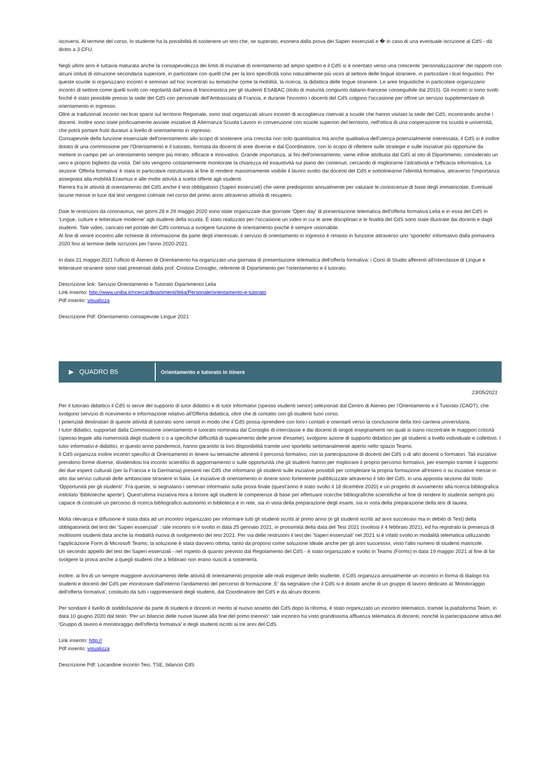iscriversi. Al termine del corso, lo studente ha la possibilità di sostenere un test che, se superato, esonera dalla prova dei Saperi essenziali e � in caso di una eventuale iscrizione al CdS - dà diritto a 3 CFU.
Negli ultimi anni è tuttavia maturata anche la consapevolezza dei limiti di iniziative di orientamento ad ampio spettro e il CdS si è orientato verso una crescente 'personalizzazione' dei rapporti con alcuni istituti di istruzione secondaria superiore, in particolare con quelli che per la loro specificità sono naturalmente più vicini al settore delle lingue straniere, in particolare i licei linguistici. Per queste scuole si organizzano incontri e seminari ad hoc incentrati su tematiche come la mobilità, la ricerca, la didattica delle lingue straniere. Le aree linguistiche in particolare organizzano incontri di settore come quelli svolti con regolarità dall'area di francesistica per gli studenti ESABAC (titolo di maturità congiunto italiano-francese conseguibile dal 2010). Gli incontri si sono svolti finché è stato possibile presso la sede del CdS con personale dell'Ambasciata di Francia, e durante l'incontro i docenti del CdS colgono l'occasione per offrire un servizio supplementare di orientamento in ingresso.
Oltre ai tradizionali incontri nei licei sparsi sul territorio Regionale, sono stati organizzati alcuni incontri di accoglienza riservati a scuole che hanno visitato la sede del CdS, incontrando anche i docenti. Inoltre sono state proficuamente avviate iniziative di Alternanza Scuola Lavoro in convenzione con scuole superiori del territorio, nell'ottica di una cooperazione tra scuola e università, che potrà portare frutti duraturi a livello di orientamento in ingresso.
Consapevole della funzione essenziale dell'orientamento allo scopo di sostenere una crescita non solo quantitativa ma anche qualitativa dell'utenza potenzialmente interessata, il CdS si è inoltre dotato di una commissione per l'Orientamento e il tutorato, formata da docenti di aree diverse e dal Coordinatore, con lo scopo di riflettere sulle strategie e sulle iniziative più opportune da mettere in campo per un orientamento sempre più mirato, efficace e innovativo. Grande importanza, ai fini dell'orientamento, viene infine attribuita dal CdS al sito di Dipartimento, considerato un vero e proprio biglietto da visita. Del sito vengono costantemente monitorate la chiarezza ed esaustività sul piano dei contenuti, cercando di migliorarne l'attrattività e l'efficacia informativa. La sezione 'Offerta formativa' è stata in particolare ristrutturata al fine di rendere massimamente visibile il lavoro svolto dai docenti del CdS e sottolinearne l'identità formativa, attraverso l'importanza assegnata alla mobilità Erasmus e alle molte attività a scelta offerte agli studenti.
Rientra fra le attività di orientamento del CdS anche il test obbligatorio (Saperi essenziali) che viene predisposto annualmente per valutare le conoscenze di base degli immatricolati. Eventuali lacune messe in luce dal test vengono colmate nel corso del primo anno attraverso attività di recupero.
Date le restrizioni da coronavirus, nei giorni 28 e 29 maggio 2020 sono state organizzate due giornate 'Open day' di presentazione telematica dell'offerta formativa Lelia e in essa del CdS in 'Lingue, culture e letterature moderne' agli studenti della scuola. È stato realizzato per l'occasione un video in cui le aree disciplinari e le finalità del CdS sono state illustrate dai docenti e dagli studenti. Tale video, caricato nel portale del CdS continua a svolgere funzione di orientamento poiché è sempre visionabile.
Al fine di venire incontro alle richieste di informazione da parte degli interessati, il servizio di orientamento in ingresso è rimasto in funzione attraverso uno 'sportello' informativo dalla primavera 2020 fino al termine delle iscrizioni per l'anno 2020-2021.
In data 21 maggio 2021 l'ufficio di Ateneo di Orientamento ha organizzato una giornata di presentazione telematica dell'offerta formativa: i Corsi di Studio afferenti all'interclasse di Lingue e letterature straniere sono stati presentati dalla prof. Cristina Consiglio, referente di Dipartimento per l'orientamento e il tutorato.
Descrizione link: Servizio Orientamento e Tutorato Dipartimento Lelia
Link inserito: http://www.uniba.it/ricerca/dipartimenti/lelia/Personale/orientamento-e-tutorato
Pdf inserito: visualizza
Descrizione Pdf: Orientamento consapevole Lingue 2021
▶ QUADRO B5
Orientamento e tutorato in itinere
23/05/2021
Per il tutorato didattico il CdS si serve del supporto di tutor didattici e di tutor informativi (spesso studenti senior) selezionati dal Centro di Ateneo per l'Orientamento e il Tutorato (CAOT), che svolgono servizio di ricevimento e informazione relativo all'Offerta didattica, oltre che di contatto con gli studenti fuori corso.
I potenziali destinatari di queste attività di tutorato sono censiti in modo che il CdS possa riprendere con loro i contatti e orientarli verso la conclusione della loro carriera universitaria.
I tutor didattici, supportati dalla Commissione orientamento e tutorato nominata dal Consiglio di interclasse e dai docenti di singoli insegnamenti nei quali si siano riscontrate le maggiori criticità (spesso legate alla numerosità degli studenti o o a specifiche difficoltà di superamento delle prove d'esame), svolgono azione di supporto didattico per gli studenti a livello individuale e collettivo. I tutor informativi e didattici, in questo anno pandemico, hanno garantito la loro disponibilità tramite uno sportello settimanalmente aperto nello spazio Teams.
Il CdS organizza inoltre incontri specifici di Orientamento in itinere su tematiche attinenti il percorso formativo, con la partecipazione di docenti del CdS o di altri docenti o formatori. Tali iniziative prendono forme diverse, dividendosi tra incontri scientifici di aggiornamento o sulle opportunità che gli studenti hanno per migliorare il proprio percorso formativo, per esempio tramite il supporto dei due esperti culturali (per la Francia e la Germania) presenti nei CdS che informano gli studenti sulle iniziative possibili per completare la propria formazione all'estero o su iniziative messe in atto dai servizi culturali delle ambasciate straniere in Italia. Le iniziative di orientamento in itinere sono fortemente pubblicizzate attraverso il sito del CdS, in una apposita sezione dal titolo 'Opportunità per gli studenti'. Fra queste, si segnalano i seminari informativi sulla prova finale (quest'anno è stato svolto il 18 dicembre 2020) e un progetto di avviamento alla ricerca bibliografica intitolato 'Biblioteche aperte'). Quest'ultima iniziativa mira a fornire agli studenti le competenze di base per effettuare ricerche bibliografiche scientifiche al fine di rendere lo studente sempre più capace di costruire un percorso di ricerca bibliografico autonomo in biblioteca e in rete, sia in vista della preparazione degli esami, sia in vista della preparazione della tesi di laurea.
Molta rilevanza e diffusione è stata data ad un incontro organizzato per informare tutti gli studenti iscritti al primo anno (e gli studenti iscritti ad anni successivi ma in debito di Test) della obbligatorietà del test dei 'Saperi essenziali' : tale incontro si è svolto in data 25 gennaio 2021, in prossimità della data del Test 2021 (svoltosi il 4 febbraio 2021), ed ha registrato la presenza di moltissimi studenti data anche la modalità nuova di svolgimento del test 2021. Per via delle restrizioni il test dei 'Saperi essenziali' nel 2021 si è infatti svolto in modalità telematica utilizzando l'applicazione Form di Microsoft Teams: la soluzione è stata davvero ottima, tanto da proporsi come soluzione ideale anche per gli anni successivi, visto l'alto numero di studenti matricole.
Un secondo appello del test dei Saperi essenziali - nel rispetto di quanto previsto dal Regolamento del CdS - è stato organizzato e svolto in Teams (Forms) in data 19 maggio 2021 al fine di far svolgere la prova anche a quegli studenti che a febbraio non erano riusciti a sostenerla.
Inoltre, ai fini di un sempre maggiore avvicinamento delle attività di orientamento proposte alle reali esigenze dello studente, il CdS organizza annualmente un incontro in forma di dialogo tra studenti e docenti del CdS per monitorare dall'interno l'andamento del percorso di formazione. E' da segnalare che il CdS si è dotato anche di un gruppo di lavoro dedicato al 'Monitoraggio dell'offerta formativa', costituito da tutti i rappresentanti degli studenti, dal Coordinatore del CdS e da alcuni docenti.
Per sondare il livello di soddisfazione da parte di studenti e docenti in merito al nuovo assetto del CdS dopo la riforma, è stato organizzato un incontro telematico, tramite la piattaforma Team, in data 10 giugno 2020 dal titolo: 'Per un bilancio delle nuove lauree alla fine del primo triennio': tale incontro ha visto grandissima affluenza telematica di docenti, nonché la partecipazione attiva del 'Gruppo di lavoro e monitoraggio dell'offerta formativa' e degli studenti iscritti ai tre anni del CdS.
Link inserito: http://
Pdf inserito: visualizza
Descrizione Pdf: Locandine incontri Tesi, TSE, bilancio CdS